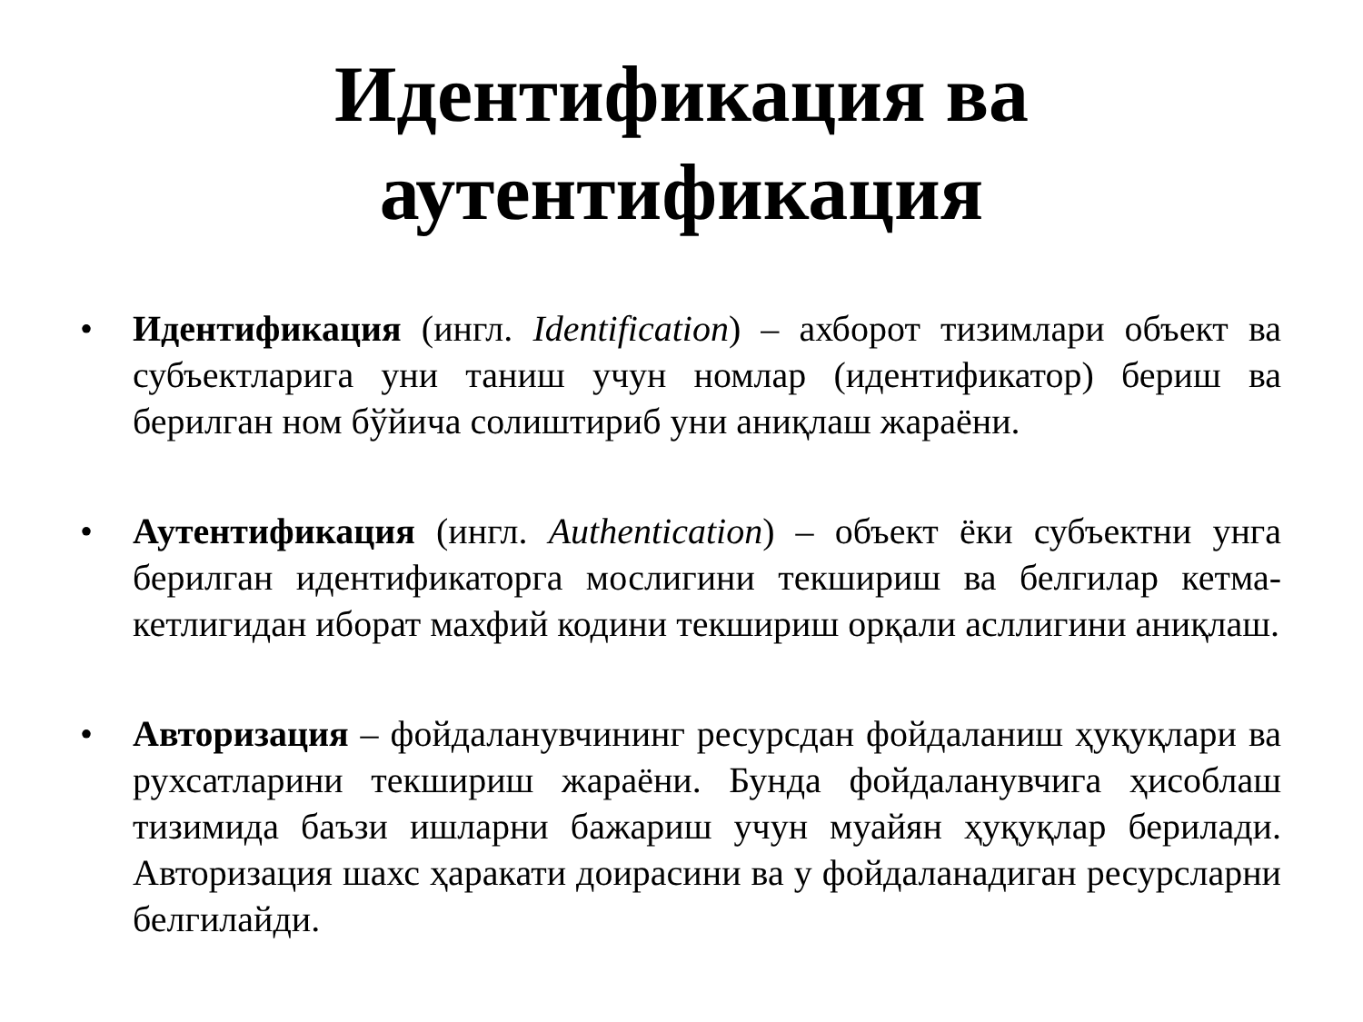Идентификация ва аутентификация
• Идентификация (ингл. Identification) – ахборот тизимлари объект ва субъектларига уни таниш учун номлар (идентификатор) бериш ва берилган ном бўйича солиштириб уни аниқлаш жараёни.
• Аутентификация (ингл. Authentication) – объект ёки субъектни унга берилган идентификаторга мослигини текшириш ва белгилар кетма-кетлигидан иборат махфий кодини текшириш орқали асллигини аниқлаш.
• Авторизация – фойдаланувчининг ресурсдан фойдаланиш ҳуқуқлари ва рухсатларини текшириш жараёни. Бунда фойдаланувчига ҳисоблаш тизимида баъзи ишларни бажариш учун муайян ҳуқуқлар берилади. Авторизация шахс ҳаракати доирасини ва у фойдаланадиган ресурсларни белгилайди.